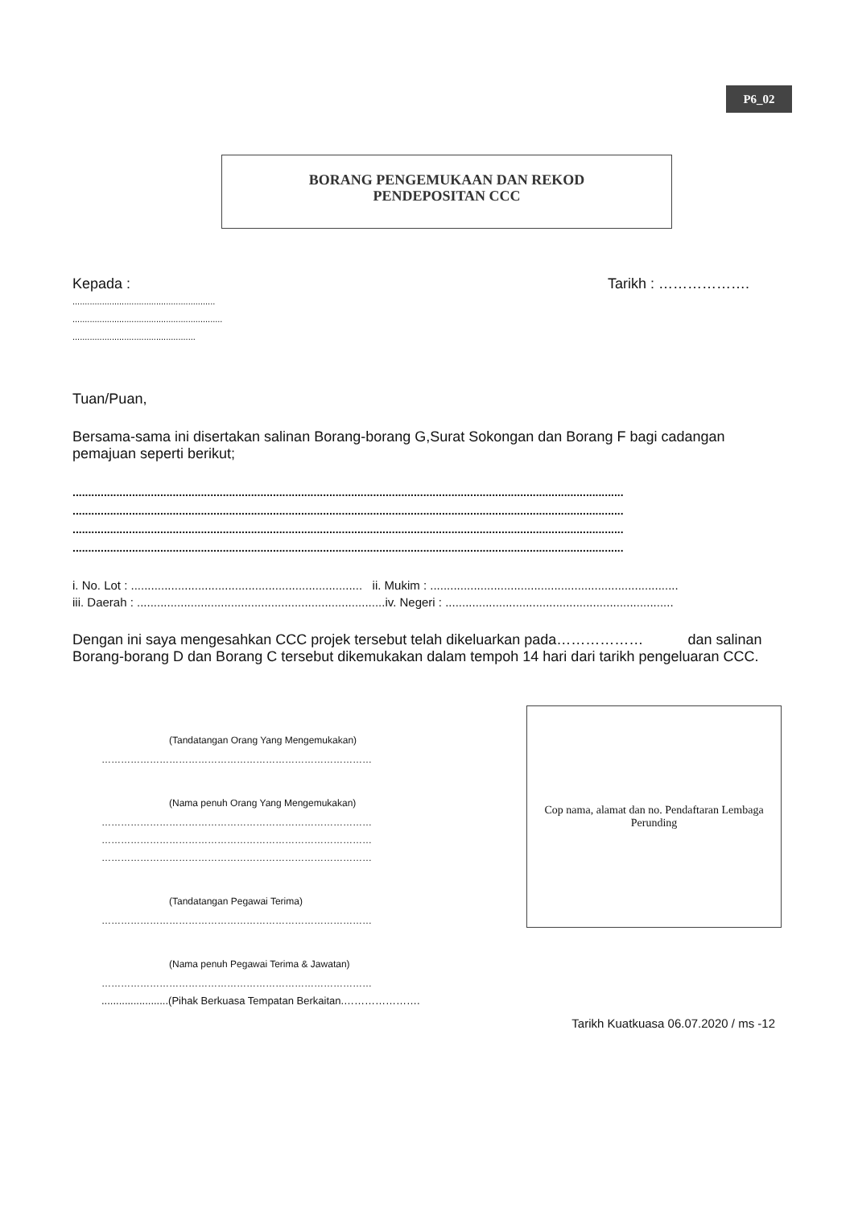P6_02
BORANG PENGEMUKAAN DAN REKOD
PENDEPOSITAN CCC
Kepada : Tarikh : ……………….
..........................................................
.............................................................
..................................................
Tuan/Puan,
Bersama-sama ini disertakan salinan Borang-borang G,Surat Sokongan dan Borang F bagi cadangan pemajuan seperti berikut;
................................................................................................................................................................................
................................................................................................................................................................................
................................................................................................................................................................................
................................................................................................................................................................................
i. No. Lot : ..................................................................... ii. Mukim : ..........................................................................
iii. Daerah : ..........................................................................iv. Negeri : ....................................................................
Dengan ini saya mengesahkan CCC projek tersebut telah dikeluarkan pada……………… dan salinan Borang-borang D dan Borang C tersebut dikemukakan dalam tempoh 14 hari dari tarikh pengeluaran CCC.
(Tandatangan Orang Yang Mengemukakan)
…………………………………………………………………………
(Nama penuh Orang Yang Mengemukakan)
…………………………………………………………………………
…………………………………………………………………………
…………………………………………………………………………
(Tandatangan Pegawai Terima)
…………………………………………………………………………
(Nama penuh Pegawai Terima & Jawatan)
…………………………………………………………………………
.......................(Pihak Berkuasa Tempatan Berkaitan.………………….
Cop nama, alamat dan no. Pendaftaran Lembaga
Perunding
Tarikh Kuatkuasa 06.07.2020 / ms -12